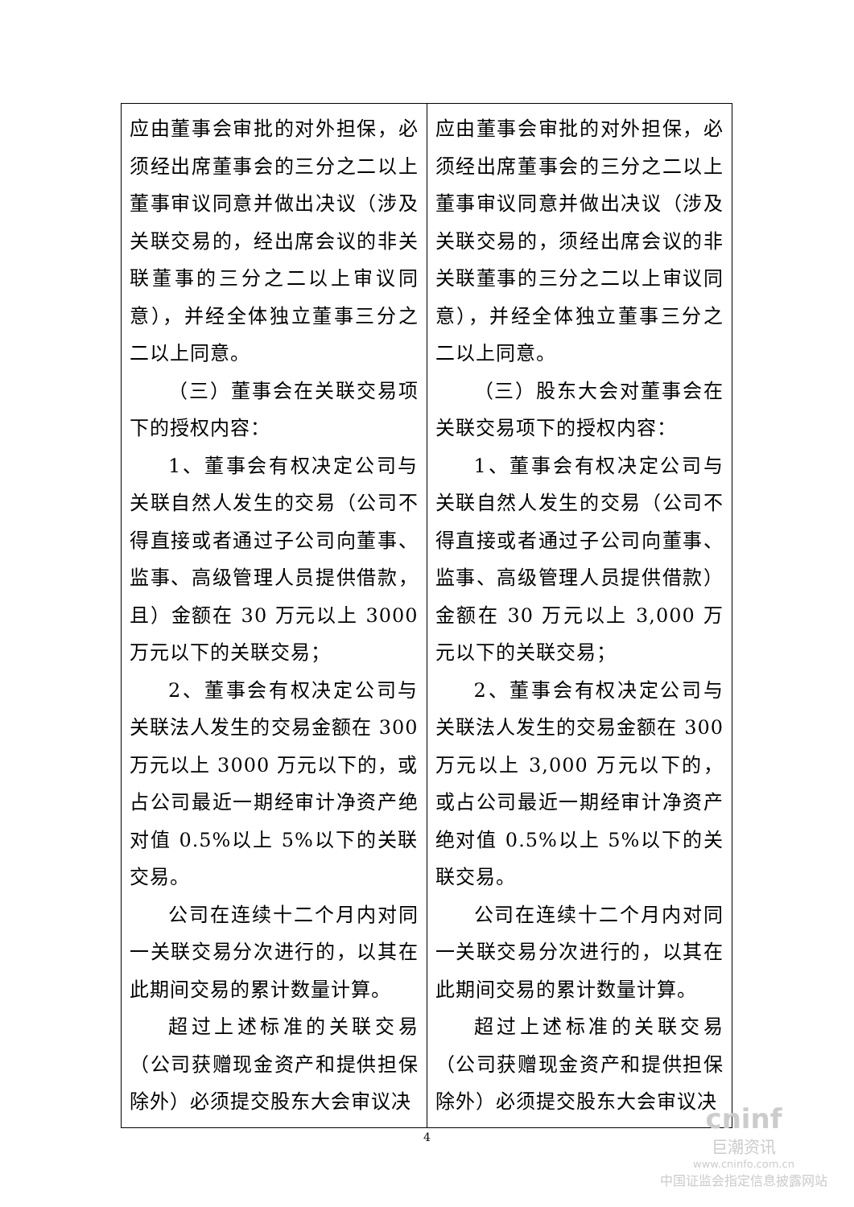| 应由董事会审批的对外担保，必须经出席董事会的三分之二以上董事审议同意并做出决议（涉及关联交易的，经出席会议的非关联董事的三分之二以上审议同意），并经全体独立董事三分之二以上同意。 （三）董事会在关联交易项下的授权内容： 1、董事会有权决定公司与关联自然人发生的交易（公司不得直接或者通过子公司向董事、监事、高级管理人员提供借款，且）金额在 30 万元以上 3000 万元以下的关联交易； 2、董事会有权决定公司与关联法人发生的交易金额在 300 万元以上 3000 万元以下的，或占公司最近一期经审计净资产绝对值 0.5%以上 5%以下的关联交易。 公司在连续十二个月内对同一关联交易分次进行的，以其在此期间交易的累计数量计算。 超过上述标准的关联交易（公司获赠现金资产和提供担保除外）必须提交股东大会审议决 | 应由董事会审批的对外担保，必须经出席董事会的三分之二以上董事审议同意并做出决议（涉及关联交易的，须经出席会议的非关联董事的三分之二以上审议同意），并经全体独立董事三分之二以上同意。 （三）股东大会对董事会在关联交易项下的授权内容： 1、董事会有权决定公司与关联自然人发生的交易（公司不得直接或者通过子公司向董事、监事、高级管理人员提供借款）金额在 30 万元以上 3,000 万元以下的关联交易； 2、董事会有权决定公司与关联法人发生的交易金额在 300 万元以上 3,000 万元以下的，或占公司最近一期经审计净资产绝对值 0.5%以上 5%以下的关联交易。 公司在连续十二个月内对同一关联交易分次进行的，以其在此期间交易的累计数量计算。 超过上述标准的关联交易（公司获赠现金资产和提供担保除外）必须提交股东大会审议决 |
4
cninf
巨潮资讯
www.cninfo.com.cn
中国证监会指定信息披露网站